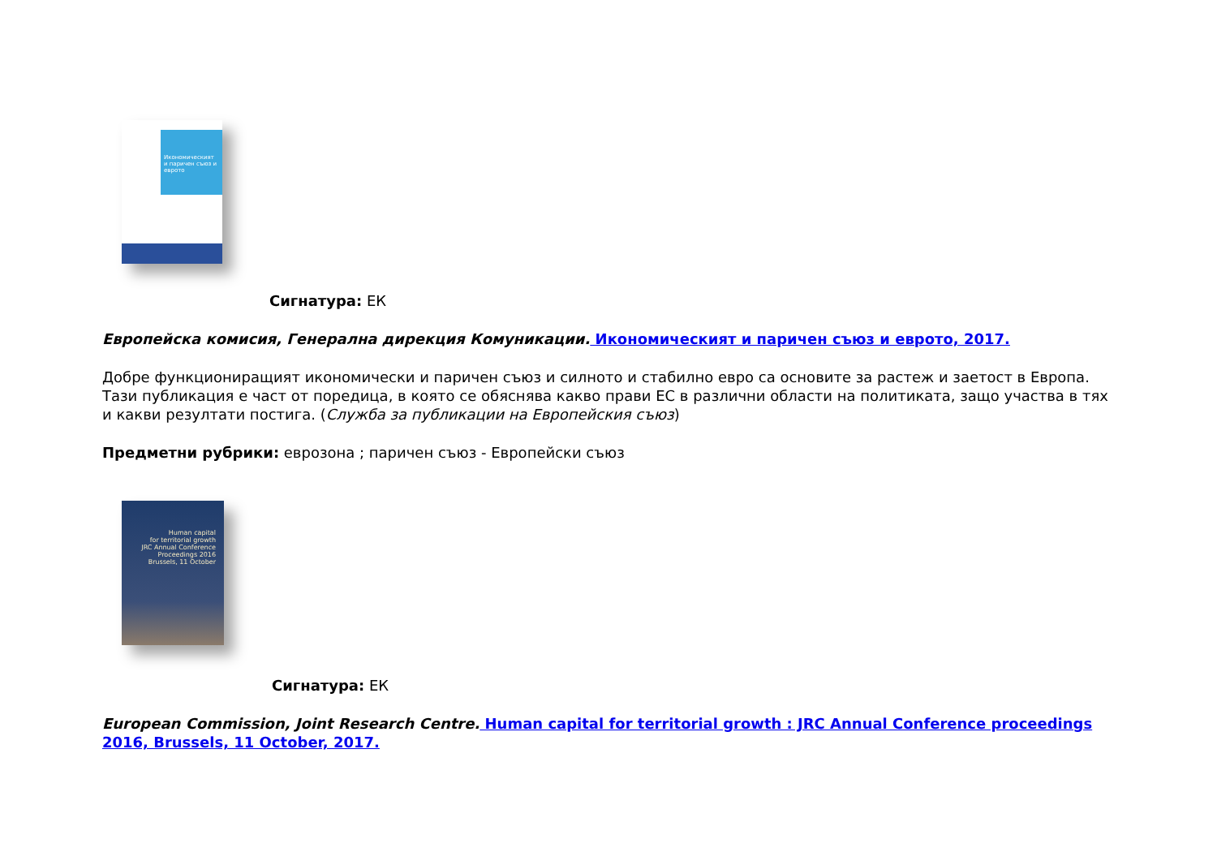Икономическият и паричен съюз и еврото
Сигнатура: ЕК
Европейска комисия, Генерална дирекция Комуникации. Икономическият и паричен съюз и еврото, 2017.
Добре функциониращият икономически и паричен съюз и силното и стабилно евро са основите за растеж и заетост в Европа. Тази публикация е част от поредица, в която се обяснява какво прави ЕС в различни области на политиката, защо участва в тях и какви резултати постига. (Служба за публикации на Европейския съюз)
Предметни рубрики: еврозона ; паричен съюз - Европейски съюз
Human capital
for territorial growth
JRC Annual Conference Proceedings 2016
Brussels, 11 October
Сигнатура: ЕК
European Commission, Joint Research Centre. Human capital for territorial growth : JRC Annual Conference proceedings 2016, Brussels, 11 October, 2017.